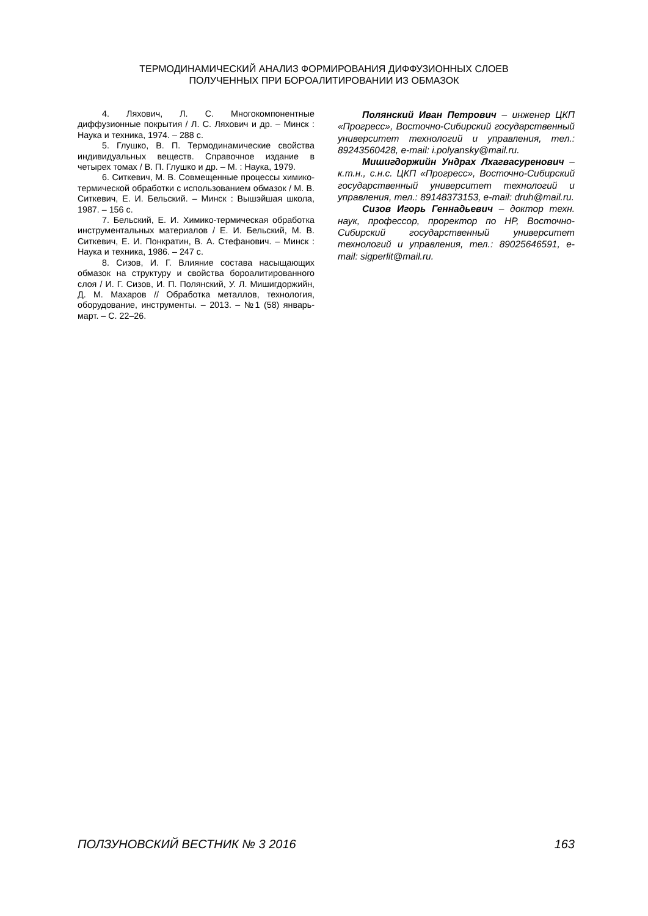ТЕРМОДИНАМИЧЕСКИЙ АНАЛИЗ ФОРМИРОВАНИЯ ДИФФУЗИОННЫХ СЛОЕВ
ПОЛУЧЕННЫХ ПРИ БОРОАЛИТИРОВАНИИ ИЗ ОБМАЗОК
4. Ляхович, Л. С. Многокомпонентные диффузионные покрытия / Л. С. Ляхович и др. – Минск : Наука и техника, 1974. – 288 с.
5. Глушко, В. П. Термодинамические свойства индивидуальных веществ. Справочное издание в четырех томах / В. П. Глушко и др. – М. : Наука, 1979.
6. Ситкевич, М. В. Совмещенные процессы химико-термической обработки с использованием обмазок / М. В. Ситкевич, Е. И. Бельский. – Минск : Вышэйшая школа, 1987. – 156 с.
7. Бельский, Е. И. Химико-термическая обработка инструментальных материалов / Е. И. Бельский, М. В. Ситкевич, Е. И. Понкратин, В. А. Стефанович. – Минск : Наука и техника, 1986. – 247 с.
8. Сизов, И. Г. Влияние состава насыщающих обмазок на структуру и свойства бороалитированного слоя / И. Г. Сизов, И. П. Полянский, У. Л. Мишигдоржийн, Д. М. Махаров // Обработка металлов, технология, оборудование, инструменты. – 2013. – №1 (58) январь-март. – С. 22–26.
Полянский Иван Петрович – инженер ЦКП «Прогресс», Восточно-Сибирский государственный университет технологий и управления, тел.: 89243560428, e-mail: i.polyansky@mail.ru.
Мишигдоржийн Ундрах Лхагвасуренович – к.т.н., с.н.с. ЦКП «Прогресс», Восточно-Сибирский государственный университет технологий и управления, тел.: 89148373153, e-mail: druh@mail.ru.
Сизов Игорь Геннадьевич – доктор техн. наук, профессор, проректор по НР, Восточно-Сибирский государственный университет технологий и управления, тел.: 89025646591, e-mail: sigperlit@mail.ru.
ПОЛЗУНОВСКИЙ ВЕСТНИК № 3 2016 163